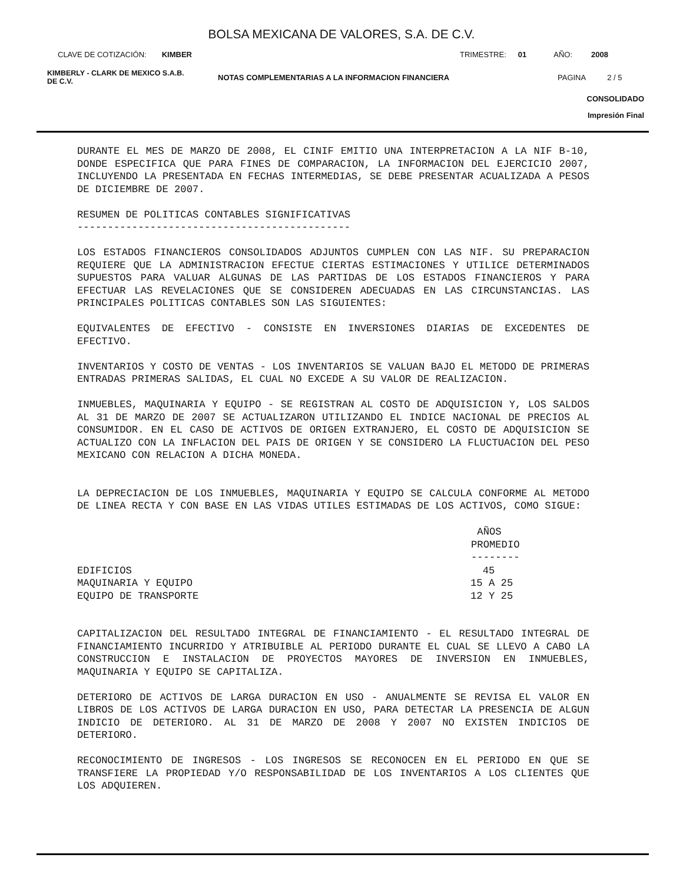BOLSA MEXICANA DE VALORES, S.A. DE C.V.
CLAVE DE COTIZACIÓN: KIMBER TRIMESTRE: 01 AÑO: 2008
KIMBERLY - CLARK DE MEXICO S.A.B.
DE C.V. NOTAS COMPLEMENTARIAS A LA INFORMACION FINANCIERA PAGINA 2 / 5
CONSOLIDADO
Impresión Final
DURANTE EL MES DE MARZO DE 2008, EL CINIF EMITIO UNA INTERPRETACION A LA NIF B-10, DONDE ESPECIFICA QUE PARA FINES DE COMPARACION, LA INFORMACION DEL EJERCICIO 2007, INCLUYENDO LA PRESENTADA EN FECHAS INTERMEDIAS, SE DEBE PRESENTAR ACUALIZADA A PESOS DE DICIEMBRE DE 2007.
RESUMEN DE POLITICAS CONTABLES SIGNIFICATIVAS
---------------------------------------------
LOS ESTADOS FINANCIEROS CONSOLIDADOS ADJUNTOS CUMPLEN CON LAS NIF. SU PREPARACION REQUIERE QUE LA ADMINISTRACION EFECTUE CIERTAS ESTIMACIONES Y UTILICE DETERMINADOS SUPUESTOS PARA VALUAR ALGUNAS DE LAS PARTIDAS DE LOS ESTADOS FINANCIEROS Y PARA EFECTUAR LAS REVELACIONES QUE SE CONSIDEREN ADECUADAS EN LAS CIRCUNSTANCIAS. LAS PRINCIPALES POLITICAS CONTABLES SON LAS SIGUIENTES:
EQUIVALENTES DE EFECTIVO - CONSISTE EN INVERSIONES DIARIAS DE EXCEDENTES DE EFECTIVO.
INVENTARIOS Y COSTO DE VENTAS - LOS INVENTARIOS SE VALUAN BAJO EL METODO DE PRIMERAS ENTRADAS PRIMERAS SALIDAS, EL CUAL NO EXCEDE A SU VALOR DE REALIZACION.
INMUEBLES, MAQUINARIA Y EQUIPO - SE REGISTRAN AL COSTO DE ADQUISICION Y, LOS SALDOS AL 31 DE MARZO DE 2007 SE ACTUALIZARON UTILIZANDO EL INDICE NACIONAL DE PRECIOS AL CONSUMIDOR. EN EL CASO DE ACTIVOS DE ORIGEN EXTRANJERO, EL COSTO DE ADQUISICION SE ACTUALIZO CON LA INFLACION DEL PAIS DE ORIGEN Y SE CONSIDERO LA FLUCTUACION DEL PESO MEXICANO CON RELACION A DICHA MONEDA.
LA DEPRECIACION DE LOS INMUEBLES, MAQUINARIA Y EQUIPO SE CALCULA CONFORME AL METODO DE LINEA RECTA Y CON BASE EN LAS VIDAS UTILES ESTIMADAS DE LOS ACTIVOS, COMO SIGUE:
| | AÑOS PROMEDIO -------- |
| EDIFICIOS | 45 |
| MAQUINARIA Y EQUIPO | 15 A 25 |
| EQUIPO DE TRANSPORTE | 12 Y 25 |
CAPITALIZACION DEL RESULTADO INTEGRAL DE FINANCIAMIENTO - EL RESULTADO INTEGRAL DE FINANCIAMIENTO INCURRIDO Y ATRIBUIBLE AL PERIODO DURANTE EL CUAL SE LLEVO A CABO LA CONSTRUCCION E INSTALACION DE PROYECTOS MAYORES DE INVERSION EN INMUEBLES, MAQUINARIA Y EQUIPO SE CAPITALIZA.
DETERIORO DE ACTIVOS DE LARGA DURACION EN USO - ANUALMENTE SE REVISA EL VALOR EN LIBROS DE LOS ACTIVOS DE LARGA DURACION EN USO, PARA DETECTAR LA PRESENCIA DE ALGUN INDICIO DE DETERIORO. AL 31 DE MARZO DE 2008 Y 2007 NO EXISTEN INDICIOS DE DETERIORO.
RECONOCIMIENTO DE INGRESOS - LOS INGRESOS SE RECONOCEN EN EL PERIODO EN QUE SE TRANSFIERE LA PROPIEDAD Y/O RESPONSABILIDAD DE LOS INVENTARIOS A LOS CLIENTES QUE LOS ADQUIEREN.